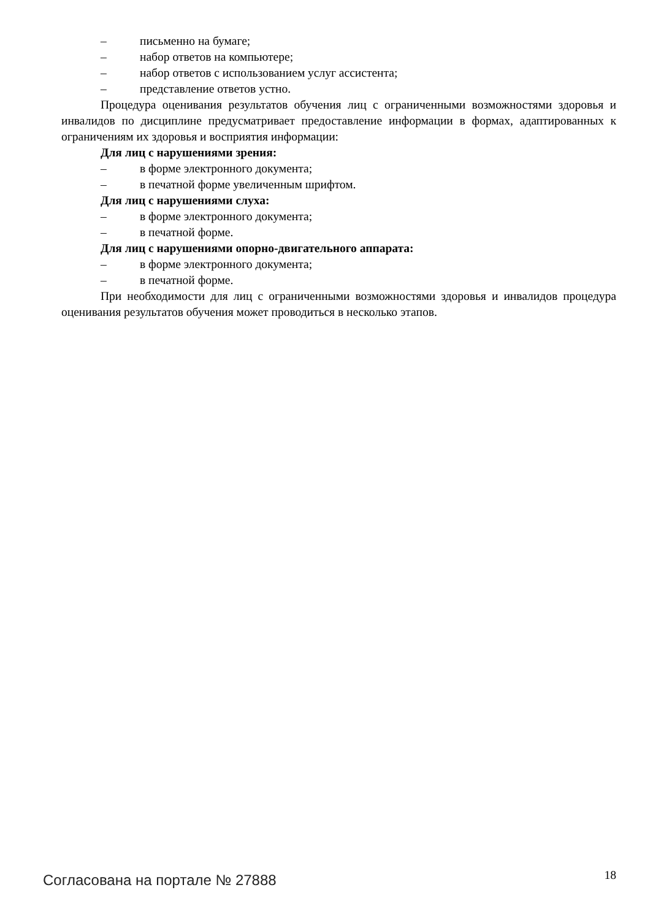– письменно на бумаге;
– набор ответов на компьютере;
– набор ответов с использованием услуг ассистента;
– представление ответов устно.
Процедура оценивания результатов обучения лиц с ограниченными возможностями здоровья и инвалидов по дисциплине предусматривает предоставление информации в формах, адаптированных к ограничениям их здоровья и восприятия информации:
Для лиц с нарушениями зрения:
– в форме электронного документа;
– в печатной форме увеличенным шрифтом.
Для лиц с нарушениями слуха:
– в форме электронного документа;
– в печатной форме.
Для лиц с нарушениями опорно-двигательного аппарата:
– в форме электронного документа;
– в печатной форме.
При необходимости для лиц с ограниченными возможностями здоровья и инвалидов процедура оценивания результатов обучения может проводиться в несколько этапов.
Согласована на портале № 27888 18